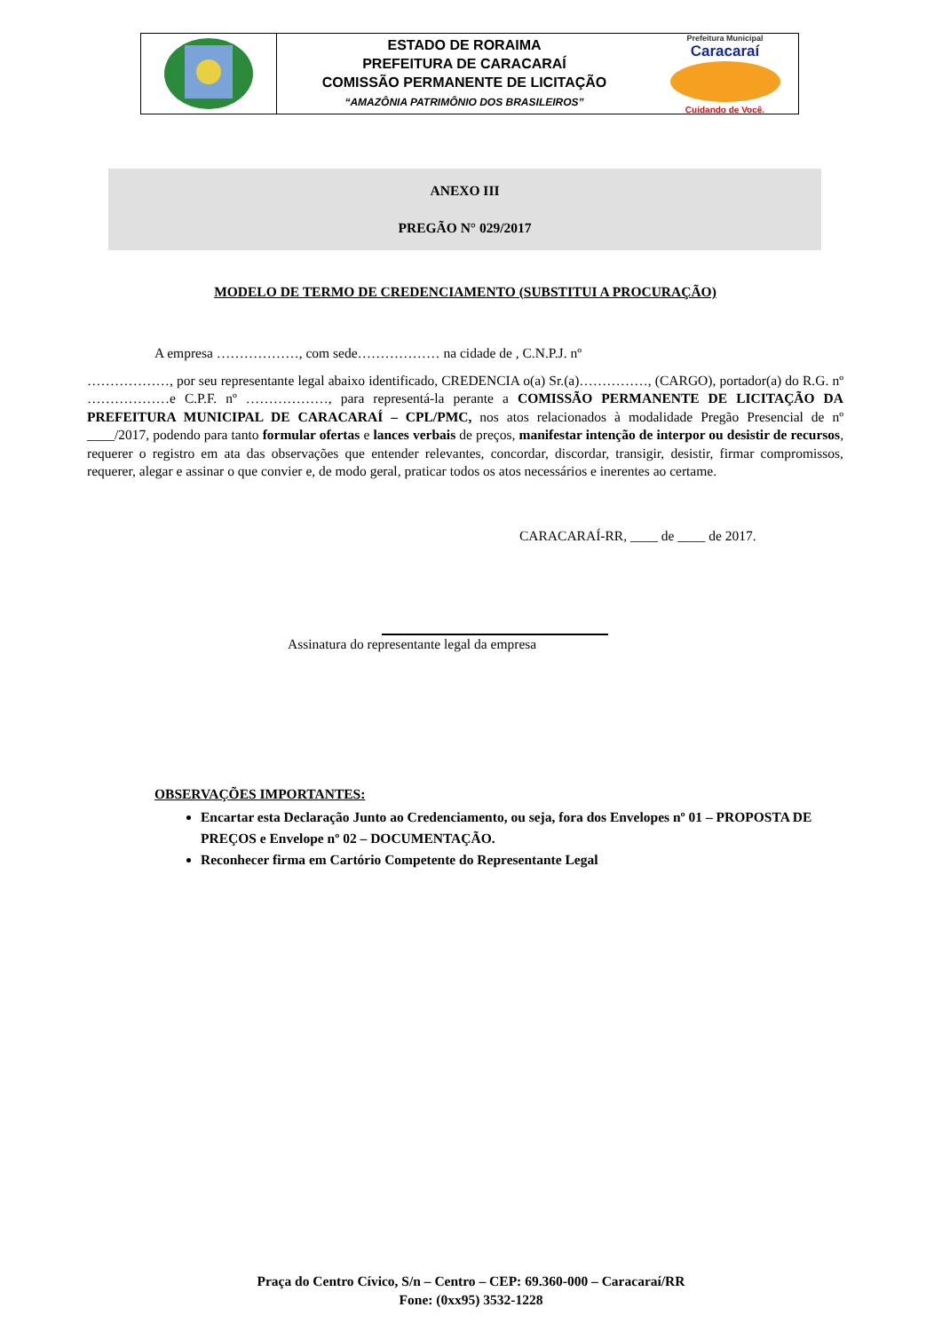ESTADO DE RORAIMA
PREFEITURA DE CARACARAÍ
COMISSÃO PERMANENTE DE LICITAÇÃO
“AMAZÔNIA PATRIMÔNIO DOS BRASILEIROS”
Prefeitura Municipal
Caracaraí
Cuidando de Você.
ANEXO III
PREGÃO N° 029/2017
MODELO DE TERMO DE CREDENCIAMENTO (SUBSTITUI A PROCURAÇÃO)
A empresa ………………, com sede……………… na cidade de , C.N.P.J. nº
………………, por seu representante legal abaixo identificado, CREDENCIA o(a) Sr.(a)……………, (CARGO), portador(a) do R.G. nº ………………e C.P.F. nº ………………, para representá-la perante a COMISSÃO PERMANENTE DE LICITAÇÃO DA PREFEITURA MUNICIPAL DE CARACARAÍ – CPL/PMC, nos atos relacionados à modalidade Pregão Presencial de nº ____/2017, podendo para tanto formular ofertas e lances verbais de preços, manifestar intenção de interpor ou desistir de recursos, requerer o registro em ata das observações que entender relevantes, concordar, discordar, transigir, desistir, firmar compromissos, requerer, alegar e assinar o que convier e, de modo geral, praticar todos os atos necessários e inerentes ao certame.
CARACARAÍ-RR, ____ de ____ de 2017.
Assinatura do representante legal da empresa
OBSERVAÇÕES IMPORTANTES:
Encartar esta Declaração Junto ao Credenciamento, ou seja, fora dos Envelopes nº 01 – PROPOSTA DE PREÇOS e Envelope nº 02 – DOCUMENTAÇÃO.
Reconhecer firma em Cartório Competente do Representante Legal
Praça do Centro Cívico, S/n – Centro – CEP: 69.360-000 – Caracaraí/RR
Fone: (0xx95) 3532-1228